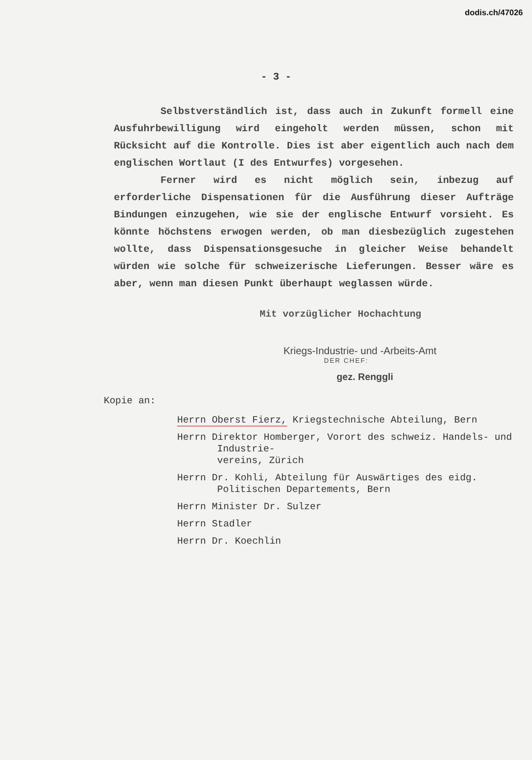dodis.ch/47026
- 3 -
Selbstverständlich ist, dass auch in Zukunft formell eine Ausfuhrbewilligung wird eingeholt werden müssen, schon mit Rücksicht auf die Kontrolle. Dies ist aber eigentlich auch nach dem englischen Wortlaut (I des Entwurfes) vorgesehen.
Ferner wird es nicht möglich sein, inbezug auf erforderliche Dispensationen für die Ausführung dieser Aufträge Bindungen einzugehen, wie sie der englische Entwurf vorsieht. Es könnte höchstens erwogen werden, ob man diesbezüglich zugestehen wollte, dass Dispensationsgesuche in gleicher Weise behandelt würden wie solche für schweizerische Lieferungen. Besser wäre es aber, wenn man diesen Punkt überhaupt weglassen würde.
Mit vorzüglicher Hochachtung
Kriegs-Industrie- und -Arbeits-Amt
DER CHEF:
gez. Renggli
Kopie an:
Herrn Oberst Fierz, Kriegstechnische Abteilung, Bern
Herrn Direktor Homberger, Vorort des schweiz. Handels- und Industrie-
vereins, Zürich
Herrn Dr. Kohli, Abteilung für Auswärtiges des eidg. Politischen Departements, Bern
Herrn Minister Dr. Sulzer
Herrn Stadler
Herrn Dr. Koechlin